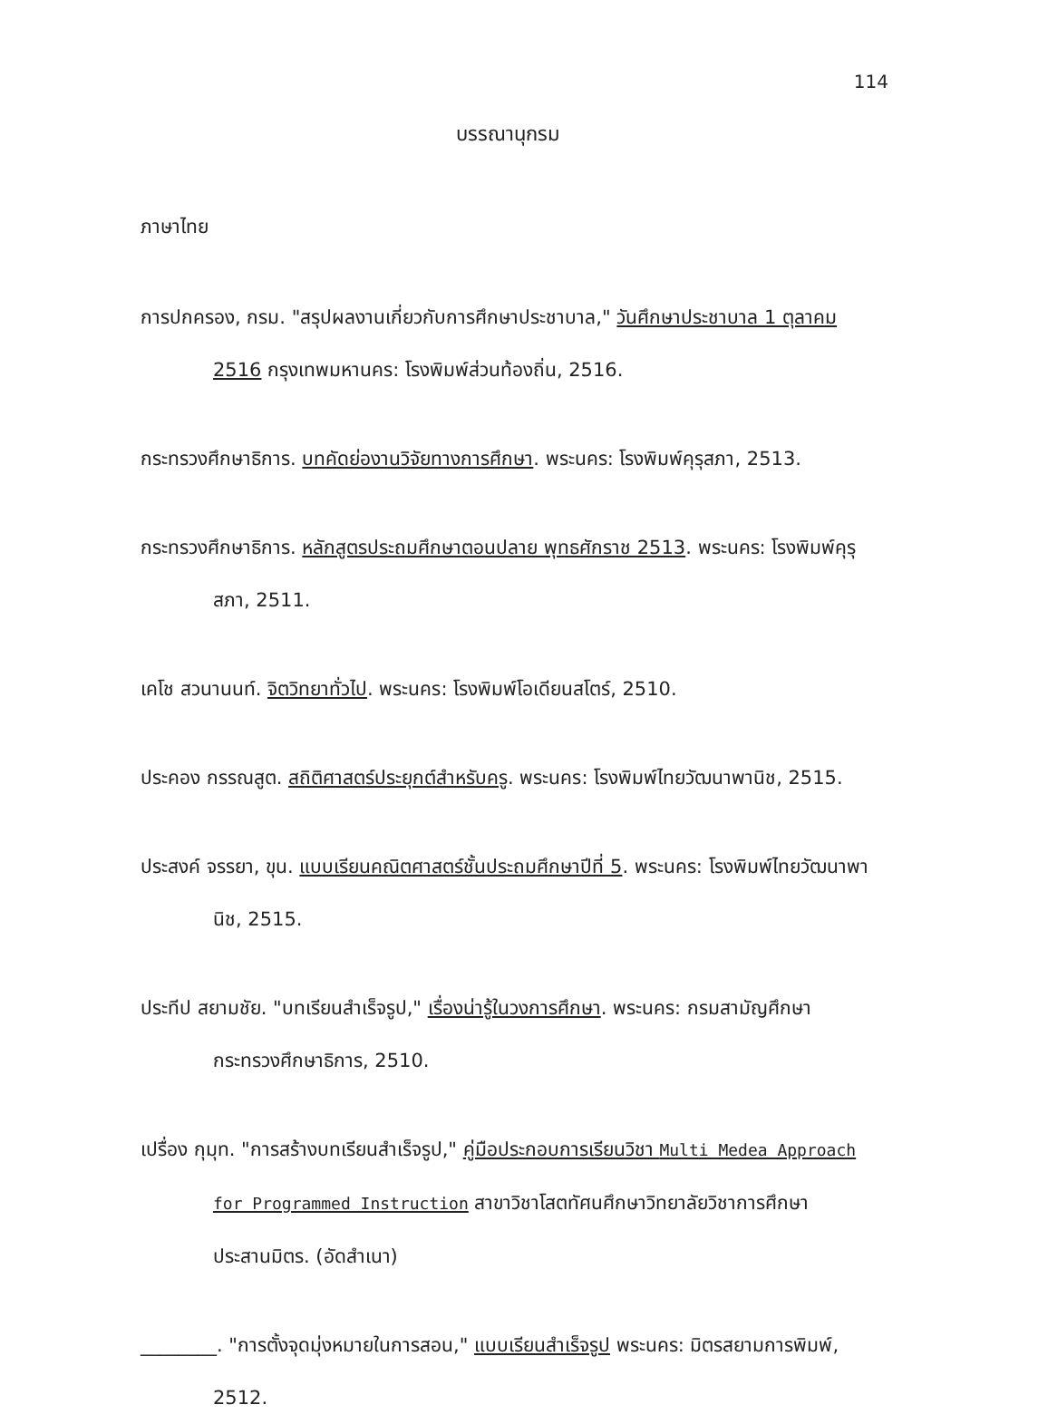114
บรรณานุกรม
ภาษาไทย
การปกครอง, กรม. "สรุปผลงานเกี่ยวกับการศึกษาประชาบาล," วันศึกษาประชาบาล 1 ตุลาคม 2516 กรุงเทพมหานคร: โรงพิมพ์ส่วนท้องถิ่น, 2516.
กระทรวงศึกษาธิการ. บทคัดย่องานวิจัยทางการศึกษา. พระนคร: โรงพิมพ์คุรุสภา, 2513.
กระทรวงศึกษาธิการ. หลักสูตรประถมศึกษาตอนปลาย พุทธศักราช 2513. พระนคร: โรงพิมพ์คุรุสภา, 2511.
เคโช สวนานนท์. จิตวิทยาทั่วไป. พระนคร: โรงพิมพ์โอเดียนสโตร์, 2510.
ประคอง กรรณสูต. สถิติศาสตร์ประยุกต์สำหรับครู. พระนคร: โรงพิมพ์ไทยวัฒนาพานิช, 2515.
ประสงค์ จรรยา, ขุน. แบบเรียนคณิตศาสตร์ชั้นประถมศึกษาปีที่ 5. พระนคร: โรงพิมพ์ไทยวัฒนาพานิช, 2515.
ประทีป สยามชัย. "บทเรียนสำเร็จรูป," เรื่องน่ารู้ในวงการศึกษา. พระนคร: กรมสามัญศึกษา กระทรวงศึกษาธิการ, 2510.
เปรื่อง กุมุท. "การสร้างบทเรียนสำเร็จรูป," คู่มือประกอบการเรียนวิชา Multi Medea Approach for Programmed Instruction สาขาวิชาโสตทัศนศึกษาวิทยาลัยวิชาการศึกษาประสานมิตร. (อัดสำเนา)
________. "การตั้งจุดมุ่งหมายในการสอน," แบบเรียนสำเร็จรูป พระนคร: มิตรสยามการพิมพ์, 2512.